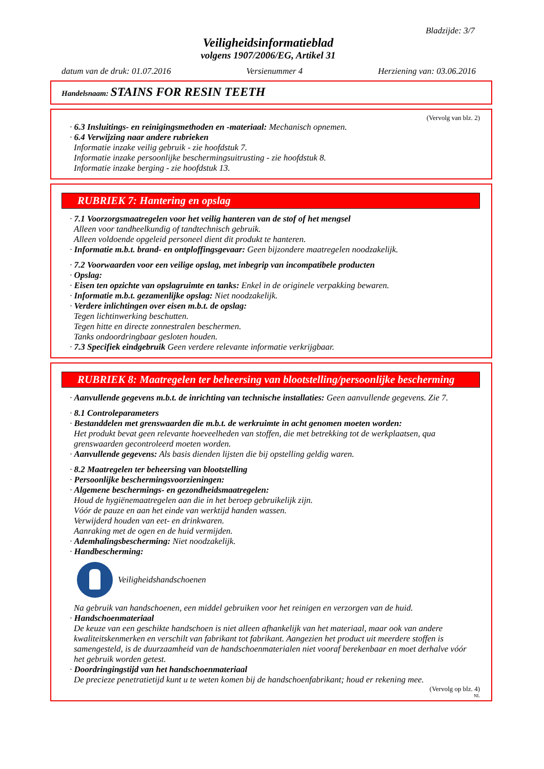Bladzijde: 3/7
Veiligheidsinformatieblad
volgens 1907/2006/EG, Artikel 31
datum van de druk: 01.07.2016 Versienummer 4 Herziening van: 03.06.2016
Handelsnaam: STAINS FOR RESIN TEETH
(Vervolg van blz. 2)
· 6.3 Insluitings- en reinigingsmethoden en -materiaal: Mechanisch opnemen.
· 6.4 Verwijzing naar andere rubrieken
Informatie inzake veilig gebruik - zie hoofdstuk 7.
Informatie inzake persoonlijke beschermingsuitrusting - zie hoofdstuk 8.
Informatie inzake berging - zie hoofdstuk 13.
RUBRIEK 7: Hantering en opslag
· 7.1 Voorzorgsmaatregelen voor het veilig hanteren van de stof of het mengsel
Alleen voor tandheelkundig of tandtechnisch gebruik.
Alleen voldoende opgeleid personeel dient dit produkt te hanteren.
· Informatie m.b.t. brand- en ontploffingsgevaar: Geen bijzondere maatregelen noodzakelijk.
· 7.2 Voorwaarden voor een veilige opslag, met inbegrip van incompatibele producten
· Opslag:
· Eisen ten opzichte van opslagruimte en tanks: Enkel in de originele verpakking bewaren.
· Informatie m.b.t. gezamenlijke opslag: Niet noodzakelijk.
· Verdere inlichtingen over eisen m.b.t. de opslag:
Tegen lichtinwerking beschutten.
Tegen hitte en directe zonnestralen beschermen.
Tanks ondoordringbaar gesloten houden.
· 7.3 Specifiek eindgebruik Geen verdere relevante informatie verkrijgbaar.
RUBRIEK 8: Maatregelen ter beheersing van blootstelling/persoonlijke bescherming
· Aanvullende gegevens m.b.t. de inrichting van technische installaties: Geen aanvullende gegevens. Zie 7.
· 8.1 Controleparameters
· Bestanddelen met grenswaarden die m.b.t. de werkruimte in acht genomen moeten worden:
Het produkt bevat geen relevante hoeveelheden van stoffen, die met betrekking tot de werkplaatsen, qua grenswaarden gecontroleerd moeten worden.
· Aanvullende gegevens: Als basis dienden lijsten die bij opstelling geldig waren.
· 8.2 Maatregelen ter beheersing van blootstelling
· Persoonlijke beschermingsvoorzieningen:
· Algemene beschermings- en gezondheidsmaatregelen:
Houd de hygiënemaatregelen aan die in het beroep gebruikelijk zijn.
Vóór de pauze en aan het einde van werktijd handen wassen.
Verwijderd houden van eet- en drinkwaren.
Aanraking met de ogen en de huid vermijden.
· Ademhalingsbescherming: Niet noodzakelijk.
· Handbescherming:
Veiligheidshandschoenen
Na gebruik van handschoenen, een middel gebruiken voor het reinigen en verzorgen van de huid.
· Handschoenmateriaal
De keuze van een geschikte handschoen is niet alleen afhankelijk van het materiaal, maar ook van andere kwaliteitskenmerken en verschilt van fabrikant tot fabrikant. Aangezien het product uit meerdere stoffen is samengesteld, is de duurzaamheid van de handschoenmaterialen niet vooraf berekenbaar en moet derhalve vóór het gebruik worden getest.
· Doordringingstijd van het handschoenmateriaal
De precieze penetratietijd kunt u te weten komen bij de handschoenfabrikant; houd er rekening mee.
(Vervolg op blz. 4)
NL